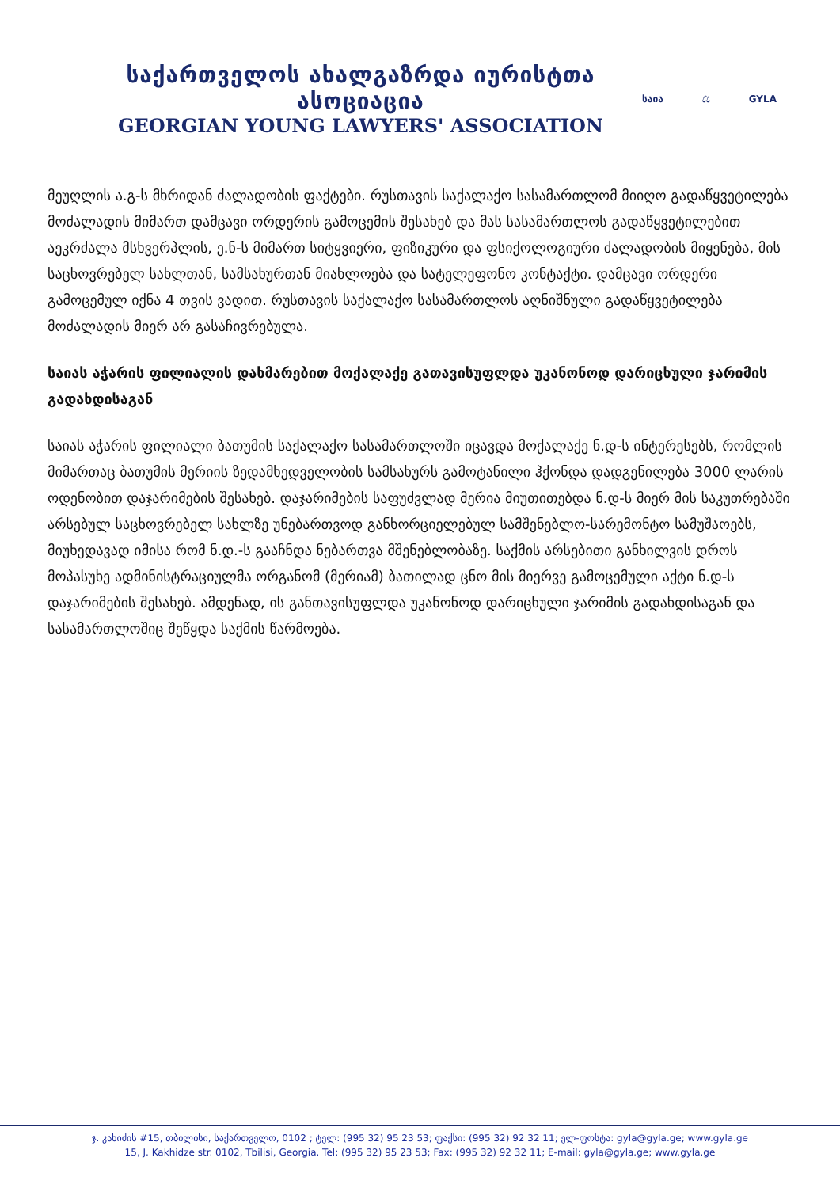საქართველოს ახალგაზრდა იურისტთა ასოციაცია
GEORGIAN YOUNG LAWYERS' ASSOCIATION
საია ⚖ GYLA
მეუღლის ა.გ-ს მხრიდან ძალადობის ფაქტები. რუსთავის საქალაქო სასამართლომ მიიღო გადაწყვეტილება მოძალადის მიმართ დამცავი ორდერის გამოცემის შესახებ და მას სასამართლოს გადაწყვეტილებით აეკრძალა მსხვერპლის, ე.ნ-ს მიმართ სიტყვიერი, ფიზიკური და ფსიქოლოგიური ძალადობის მიყენება, მის საცხოვრებელ სახლთან, სამსახურთან მიახლოება და სატელეფონო კონტაქტი. დამცავი ორდერი გამოცემულ იქნა 4 თვის ვადით. რუსთავის საქალაქო სასამართლოს აღნიშნული გადაწყვეტილება მოძალადის მიერ არ გასაჩივრებულა.
საიას აჭარის ფილიალის დახმარებით მოქალაქე გათავისუფლდა უკანონოდ დარიცხული ჯარიმის გადახდისაგან
საიას აჭარის ფილიალი ბათუმის საქალაქო სასამართლოში იცავდა მოქალაქე ნ.დ-ს ინტერესებს, რომლის მიმართაც ბათუმის მერიის ზედამხედველობის სამსახურს გამოტანილი ჰქონდა დადგენილება 3000 ლარის ოდენობით დაჯარიმების შესახებ. დაჯარიმების საფუძვლად მერია მიუთითებდა ნ.დ-ს მიერ მის საკუთრებაში არსებულ საცხოვრებელ სახლზე უნებართვოდ განხორციელებულ სამშენებლო-სარემონტო სამუშაოებს, მიუხედავად იმისა რომ ნ.დ.-ს გააჩნდა ნებართვა მშენებლობაზე. საქმის არსებითი განხილვის დროს მოპასუხე ადმინისტრაციულმა ორგანომ (მერიამ) ბათილად ცნო მის მიერვე გამოცემული აქტი ნ.დ-ს დაჯარიმების შესახებ. ამდენად, ის განთავისუფლდა უკანონოდ დარიცხული ჯარიმის გადახდისაგან და სასამართლოშიც შეწყდა საქმის წარმოება.
ჯ. კახიძის #15, თბილისი, საქართველო, 0102 ; ტელ: (995 32) 95 23 53; ფაქსი: (995 32) 92 32 11; ელ-ფოსტა: gyla@gyla.ge; www.gyla.ge
15, J. Kakhidze str. 0102, Tbilisi, Georgia. Tel: (995 32) 95 23 53; Fax: (995 32) 92 32 11; E-mail: gyla@gyla.ge; www.gyla.ge